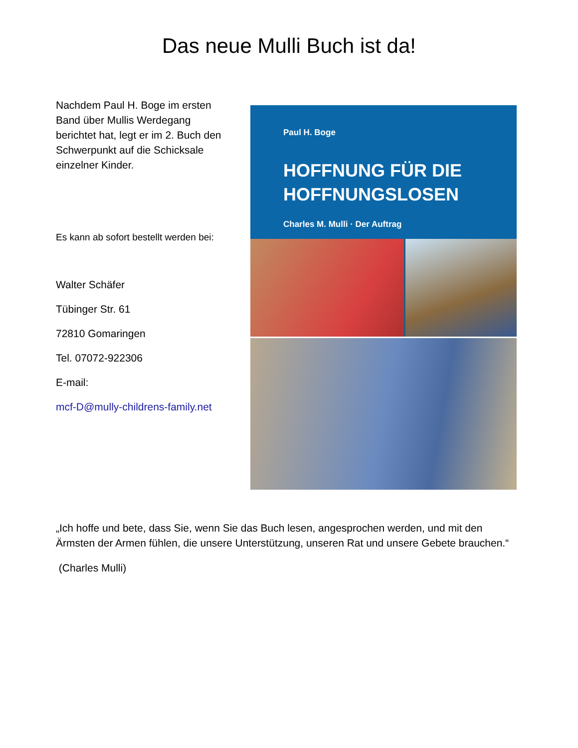Das neue Mulli Buch ist da!
Nachdem Paul H. Boge im ersten Band über Mullis Werdegang berichtet hat, legt er im 2. Buch den Schwerpunkt auf die Schicksale einzelner Kinder.
Es kann ab sofort bestellt werden bei:
Walter Schäfer
Tübinger Str. 61
72810 Gomaringen
Tel. 07072-922306
E-mail:
mcf-D@mully-childrens-family.net
Paul H. Boge
HOFFNUNG FÜR DIE
HOFFNUNGSLOSEN
Charles M. Mulli · Der Auftrag
„Ich hoffe und bete, dass Sie, wenn Sie das Buch lesen, angesprochen werden, und mit den Ärmsten der Armen fühlen, die unsere Unterstützung, unseren Rat und unsere Gebete brauchen.“
(Charles Mulli)